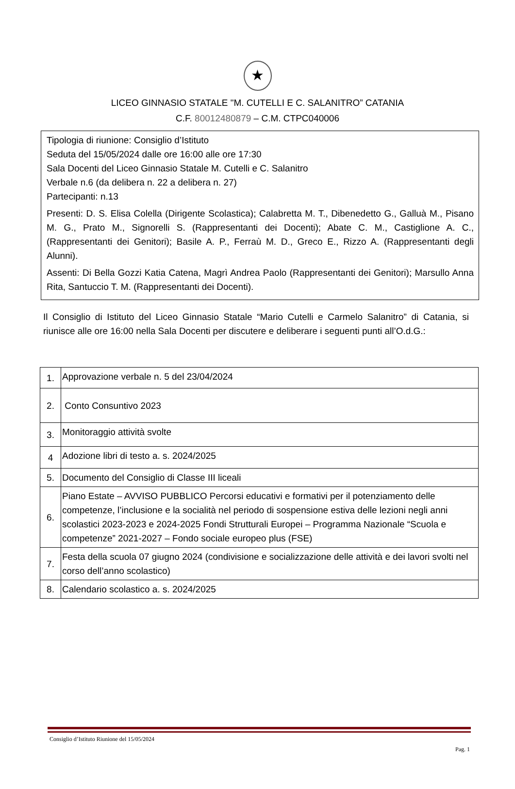★
LICEO GINNASIO STATALE "M. CUTELLI E C. SALANITRO” CATANIA
C.F. 80012480879 – C.M. CTPC040006
Tipologia di riunione: Consiglio d’Istituto
Seduta del 15/05/2024 dalle ore 16:00 alle ore 17:30
Sala Docenti del Liceo Ginnasio Statale M. Cutelli e C. Salanitro
Verbale n.6 (da delibera n. 22 a delibera n. 27)
Partecipanti: n.13
Presenti: D. S. Elisa Colella (Dirigente Scolastica); Calabretta M. T., Dibenedetto G., Galluà M., Pisano M. G., Prato M., Signorelli S. (Rappresentanti dei Docenti); Abate C. M., Castiglione A. C., (Rappresentanti dei Genitori); Basile A. P., Ferraù M. D., Greco E., Rizzo A. (Rappresentanti degli Alunni).
Assenti: Di Bella Gozzi Katia Catena, Magrì Andrea Paolo (Rappresentanti dei Genitori); Marsullo Anna Rita, Santuccio T. M. (Rappresentanti dei Docenti).
Il Consiglio di Istituto del Liceo Ginnasio Statale “Mario Cutelli e Carmelo Salanitro” di Catania, si riunisce alle ore 16:00 nella Sala Docenti per discutere e deliberare i seguenti punti all’O.d.G.:
| 1. | Approvazione verbale n. 5 del 23/04/2024 |
| 2. | Conto Consuntivo 2023 |
| 3. | Monitoraggio attività svolte |
| 4 | Adozione libri di testo a. s. 2024/2025 |
| 5. | Documento del Consiglio di Classe III liceali |
| 6. | Piano Estate – AVVISO PUBBLICO Percorsi educativi e formativi per il potenziamento delle competenze, l’inclusione e la socialità nel periodo di sospensione estiva delle lezioni negli anni scolastici 2023-2023 e 2024-2025 Fondi Strutturali Europei – Programma Nazionale “Scuola e competenze” 2021-2027 – Fondo sociale europeo plus (FSE) |
| 7. | Festa della scuola 07 giugno 2024 (condivisione e socializzazione delle attività e dei lavori svolti nel corso dell’anno scolastico) |
| 8. | Calendario scolastico a. s. 2024/2025 |
Consiglio d’Istituto Riunione del 15/05/2024
Pag. 1